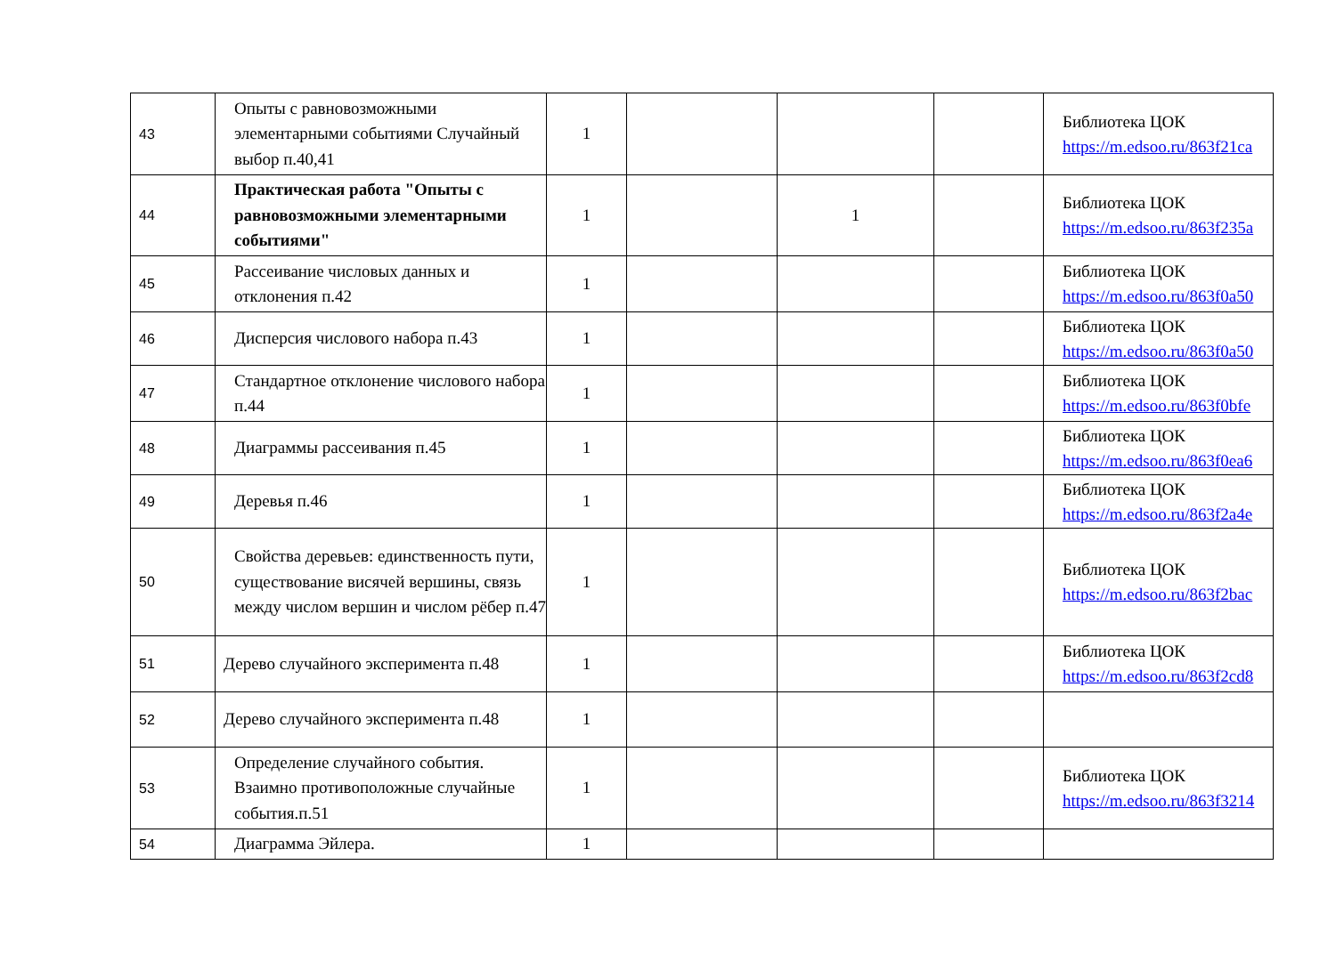| 43 | Опыты с равновозможными элементарными событиями Случайный выбор п.40,41 | 1 | | | | Библиотека ЦОК https://m.edsoo.ru/863f21ca |
| 44 | Практическая работа "Опыты с равновозможными элементарными событиями" | 1 | | 1 | | Библиотека ЦОК https://m.edsoo.ru/863f235a |
| 45 | Рассеивание числовых данных и отклонения п.42 | 1 | | | | Библиотека ЦОК https://m.edsoo.ru/863f0a50 |
| 46 | Дисперсия числового набора п.43 | 1 | | | | Библиотека ЦОК https://m.edsoo.ru/863f0a50 |
| 47 | Стандартное отклонение числового набора п.44 | 1 | | | | Библиотека ЦОК https://m.edsoo.ru/863f0bfe |
| 48 | Диаграммы рассеивания п.45 | 1 | | | | Библиотека ЦОК https://m.edsoo.ru/863f0ea6 |
| 49 | Деревья п.46 | 1 | | | | Библиотека ЦОК https://m.edsoo.ru/863f2a4e |
| 50 | Свойства деревьев: единственность пути, существование висячей вершины, связь между числом вершин и числом рёбер п.47 | 1 | | | | Библиотека ЦОК https://m.edsoo.ru/863f2bac |
| 51 | Дерево случайного эксперимента п.48 | 1 | | | | Библиотека ЦОК https://m.edsoo.ru/863f2cd8 |
| 52 | Дерево случайного эксперимента п.48 | 1 | | | | |
| 53 | Определение случайного события. Взаимно противоположные случайные события.п.51 | 1 | | | | Библиотека ЦОК https://m.edsoo.ru/863f3214 |
| 54 | Диаграмма Эйлера. | 1 | | | | |